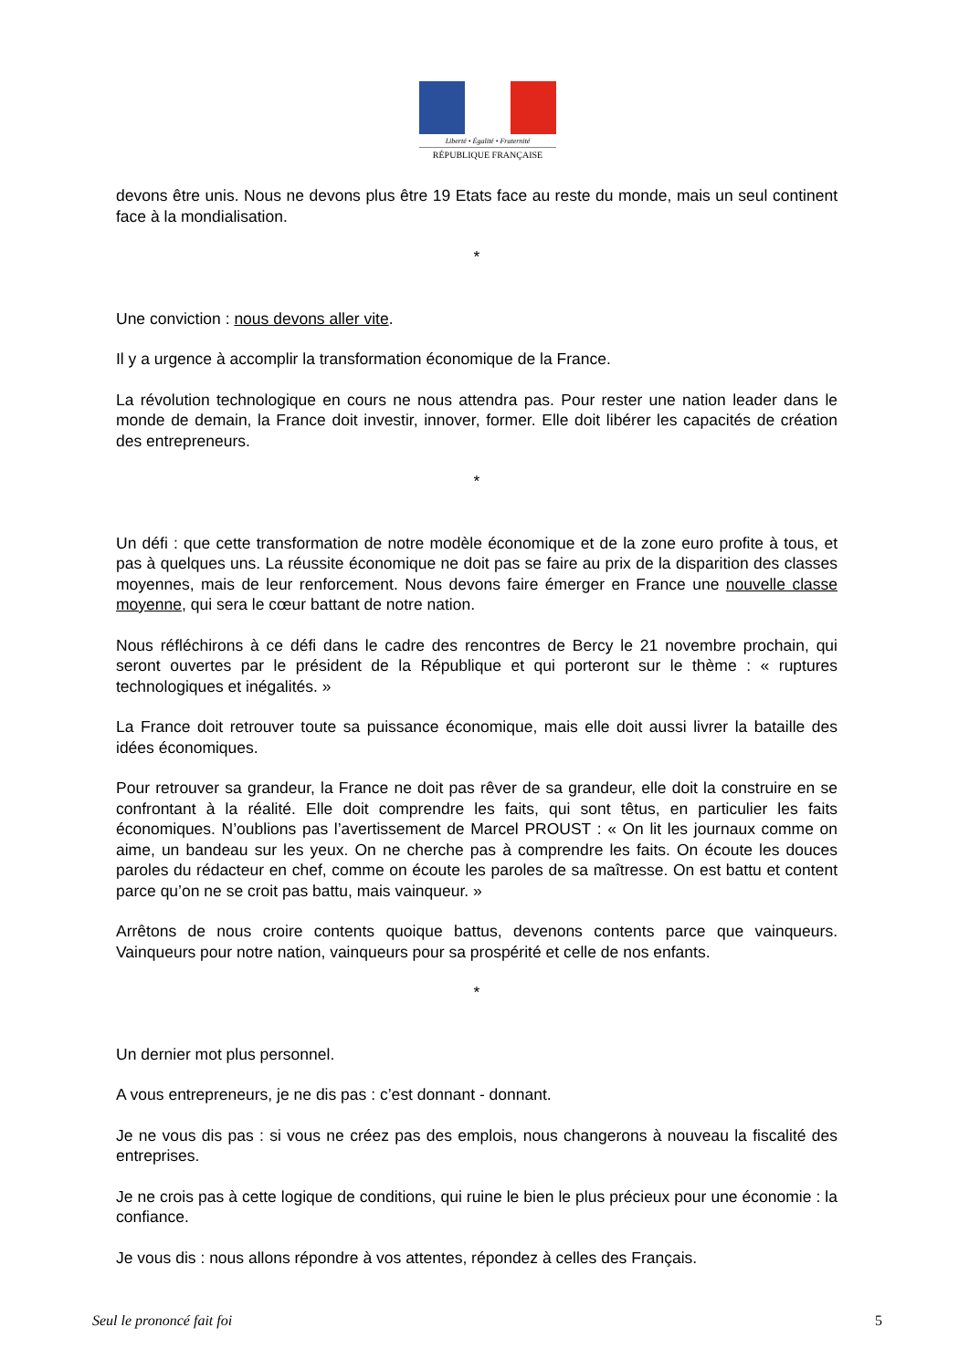Liberté • Égalité • Fraternité
RÉPUBLIQUE FRANÇAISE
devons être unis. Nous ne devons plus être 19 Etats face au reste du monde, mais un seul continent face à la mondialisation.
*
Une conviction : nous devons aller vite.
Il y a urgence à accomplir la transformation économique de la France.
La révolution technologique en cours ne nous attendra pas. Pour rester une nation leader dans le monde de demain, la France doit investir, innover, former. Elle doit libérer les capacités de création des entrepreneurs.
*
Un défi : que cette transformation de notre modèle économique et de la zone euro profite à tous, et pas à quelques uns. La réussite économique ne doit pas se faire au prix de la disparition des classes moyennes, mais de leur renforcement. Nous devons faire émerger en France une nouvelle classe moyenne, qui sera le cœur battant de notre nation.
Nous réfléchirons à ce défi dans le cadre des rencontres de Bercy le 21 novembre prochain, qui seront ouvertes par le président de la République et qui porteront sur le thème : « ruptures technologiques et inégalités. »
La France doit retrouver toute sa puissance économique, mais elle doit aussi livrer la bataille des idées économiques.
Pour retrouver sa grandeur, la France ne doit pas rêver de sa grandeur, elle doit la construire en se confrontant à la réalité. Elle doit comprendre les faits, qui sont têtus, en particulier les faits économiques. N’oublions pas l’avertissement de Marcel PROUST : « On lit les journaux comme on aime, un bandeau sur les yeux. On ne cherche pas à comprendre les faits. On écoute les douces paroles du rédacteur en chef, comme on écoute les paroles de sa maîtresse. On est battu et content parce qu’on ne se croit pas battu, mais vainqueur. »
Arrêtons de nous croire contents quoique battus, devenons contents parce que vainqueurs. Vainqueurs pour notre nation, vainqueurs pour sa prospérité et celle de nos enfants.
*
Un dernier mot plus personnel.
A vous entrepreneurs, je ne dis pas : c’est donnant - donnant.
Je ne vous dis pas : si vous ne créez pas des emplois, nous changerons à nouveau la fiscalité des entreprises.
Je ne crois pas à cette logique de conditions, qui ruine le bien le plus précieux pour une économie : la confiance.
Je vous dis : nous allons répondre à vos attentes, répondez à celles des Français.
Seul le prononcé fait foi 5